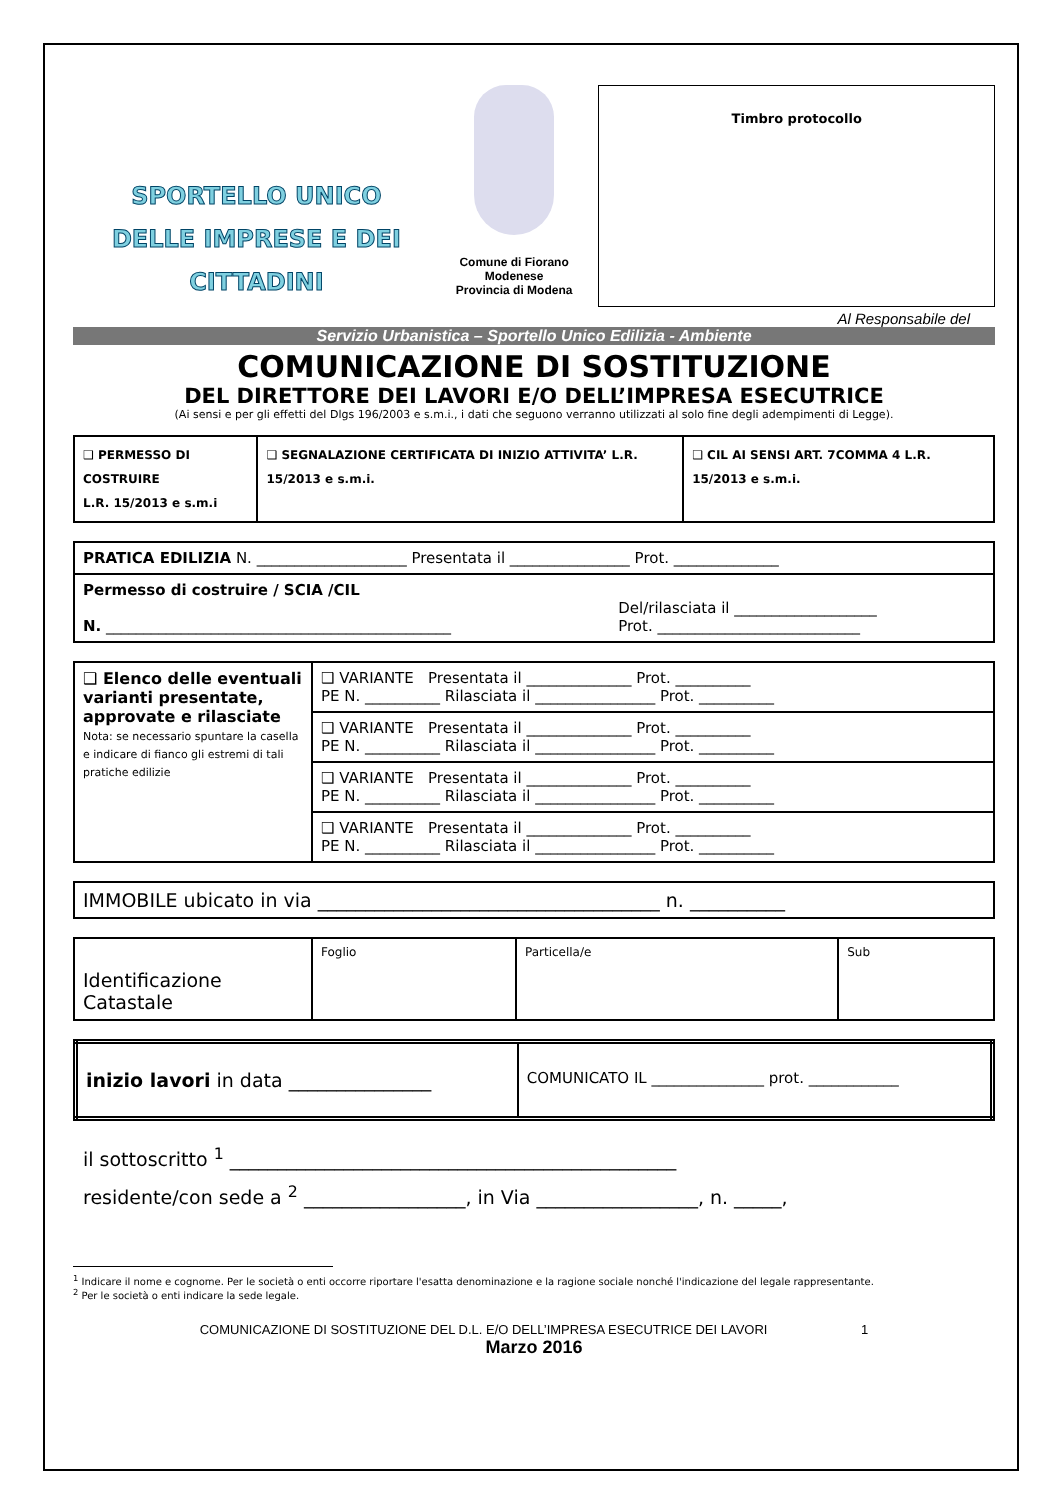SPORTELLO UNICO
DELLE IMPRESE E DEI CITTADINI
Comune di Fiorano Modenese
Provincia di Modena
Timbro protocollo
Al Responsabile del
Servizio Urbanistica – Sportello Unico Edilizia - Ambiente
COMUNICAZIONE DI SOSTITUZIONE
DEL DIRETTORE DEI LAVORI E/O DELL’IMPRESA ESECUTRICE
(Ai sensi e per gli effetti del Dlgs 196/2003 e s.m.i., i dati che seguono verranno utilizzati al solo fine degli adempimenti di Legge).
| ❑ PERMESSO DI COSTRUIRE L.R. 15/2013 e s.m.i | ❑ SEGNALAZIONE CERTIFICATA DI INIZIO ATTIVITA’ L.R. 15/2013 e s.m.i. | ❑ CIL AI SENSI ART. 7COMMA 4 L.R. 15/2013 e s.m.i. |
| PRATICA EDILIZIA N. ____________________ Presentata il ________________ Prot. ______________ | |
| Permesso di costruire / SCIA /CIL N. ______________________________________________ | Del/rilasciata il ___________________ Prot. ___________________________ |
| ❑ Elenco delle eventuali varianti presentate, approvate e rilasciate Nota: se necessario spuntare la casella e indicare di fianco gli estremi di tali pratiche edilizie | ❑ VARIANTE Presentata il ______________ Prot. __________ PE N. __________ Rilasciata il ________________ Prot. __________ |
| | ❑ VARIANTE Presentata il ______________ Prot. __________ PE N. __________ Rilasciata il ________________ Prot. __________ |
| | ❑ VARIANTE Presentata il ______________ Prot. __________ PE N. __________ Rilasciata il ________________ Prot. __________ |
| | ❑ VARIANTE Presentata il ______________ Prot. __________ PE N. __________ Rilasciata il ________________ Prot. __________ |
| IMMOBILE ubicato in via ____________________________________ n. __________ |
| Identificazione Catastale | Foglio | Particella/e | Sub |
| inizio lavori in data _______________ | COMUNICATO IL _______________ prot. ____________ |
il sottoscritto <sup>1</sup> _______________________________________________
residente/con sede a <sup>2</sup> _________________, in Via _________________, n. _____,
<sup>1</sup> Indicare il nome e cognome. Per le società o enti occorre riportare l'esatta denominazione e la ragione sociale nonché l'indicazione del legale rappresentante.
<sup>2</sup> Per le società o enti indicare la sede legale.
COMUNICAZIONE DI SOSTITUZIONE DEL D.L. E/O DELL’IMPRESA ESECUTRICE DEI LAVORI 1
Marzo 2016